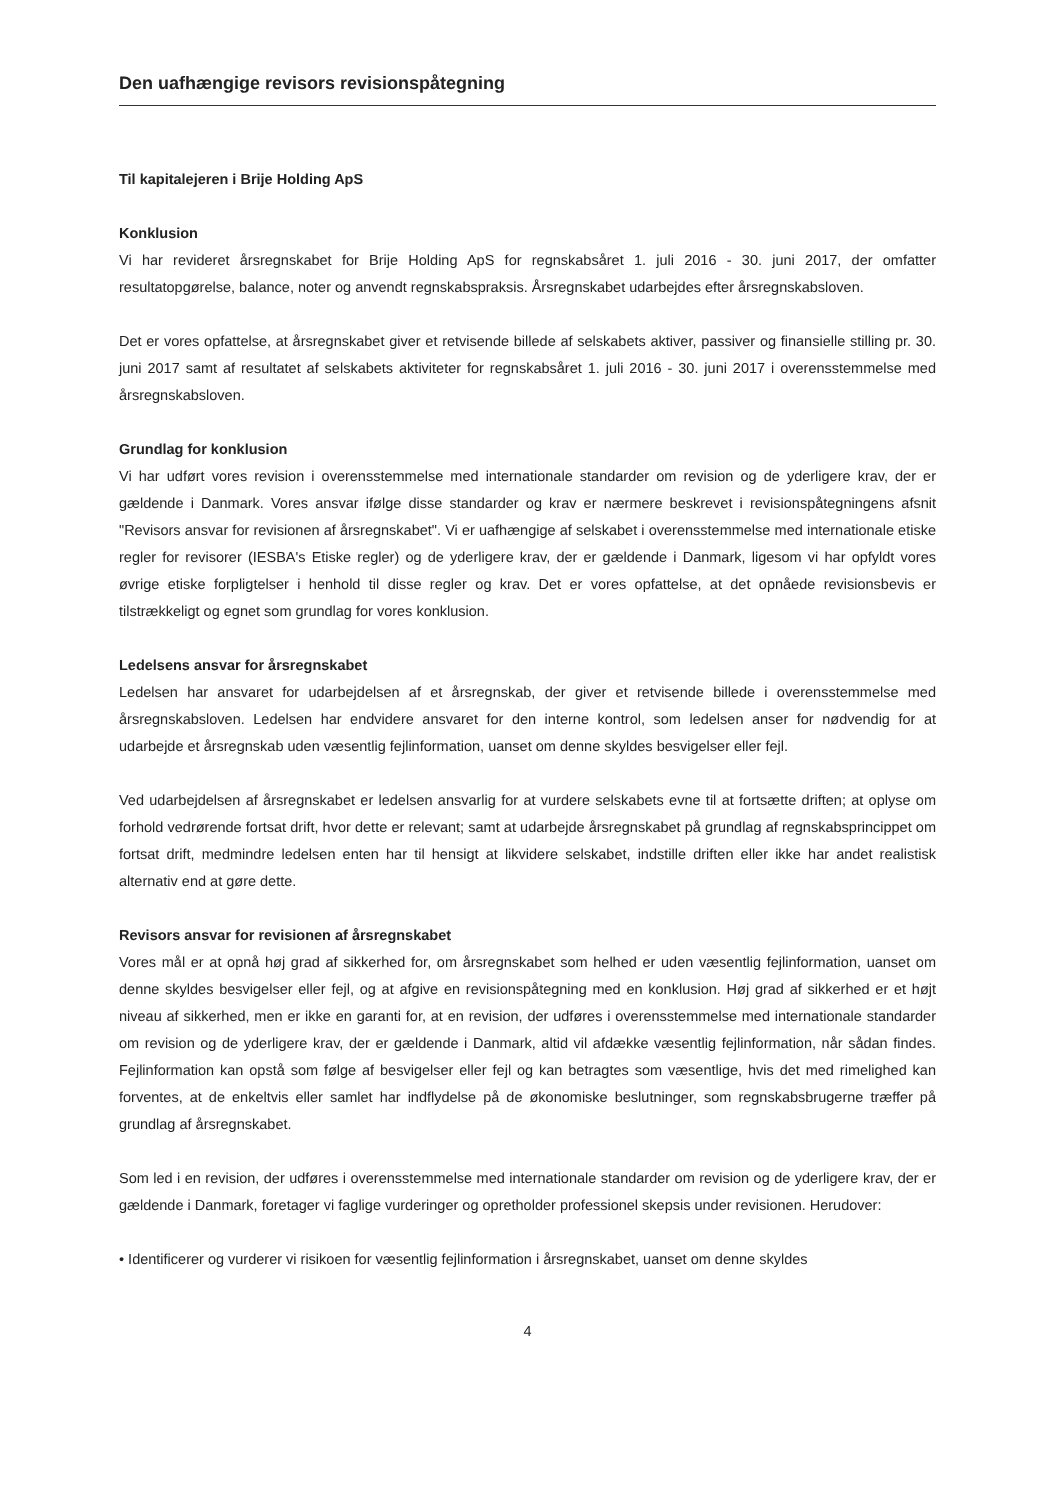Den uafhængige revisors revisionspåtegning
Til kapitalejeren i Brije Holding ApS
Konklusion
Vi har revideret årsregnskabet for Brije Holding ApS for regnskabsåret 1. juli 2016 - 30. juni 2017, der omfatter resultatopgørelse, balance, noter og anvendt regnskabspraksis. Årsregnskabet udarbejdes efter årsregnskabsloven.
Det er vores opfattelse, at årsregnskabet giver et retvisende billede af selskabets aktiver, passiver og finansielle stilling pr. 30. juni 2017 samt af resultatet af selskabets aktiviteter for regnskabsåret 1. juli 2016 - 30. juni 2017 i overensstemmelse med årsregnskabsloven.
Grundlag for konklusion
Vi har udført vores revision i overensstemmelse med internationale standarder om revision og de yderligere krav, der er gældende i Danmark. Vores ansvar ifølge disse standarder og krav er nærmere beskrevet i revisionspåtegningens afsnit "Revisors ansvar for revisionen af årsregnskabet". Vi er uafhængige af selskabet i overensstemmelse med internationale etiske regler for revisorer (IESBA's Etiske regler) og de yderligere krav, der er gældende i Danmark, ligesom vi har opfyldt vores øvrige etiske forpligtelser i henhold til disse regler og krav. Det er vores opfattelse, at det opnåede revisionsbevis er tilstrækkeligt og egnet som grundlag for vores konklusion.
Ledelsens ansvar for årsregnskabet
Ledelsen har ansvaret for udarbejdelsen af et årsregnskab, der giver et retvisende billede i overensstemmelse med årsregnskabsloven. Ledelsen har endvidere ansvaret for den interne kontrol, som ledelsen anser for nødvendig for at udarbejde et årsregnskab uden væsentlig fejlinformation, uanset om denne skyldes besvigelser eller fejl.
Ved udarbejdelsen af årsregnskabet er ledelsen ansvarlig for at vurdere selskabets evne til at fortsætte driften; at oplyse om forhold vedrørende fortsat drift, hvor dette er relevant; samt at udarbejde årsregnskabet på grundlag af regnskabsprincippet om fortsat drift, medmindre ledelsen enten har til hensigt at likvidere selskabet, indstille driften eller ikke har andet realistisk alternativ end at gøre dette.
Revisors ansvar for revisionen af årsregnskabet
Vores mål er at opnå høj grad af sikkerhed for, om årsregnskabet som helhed er uden væsentlig fejlinformation, uanset om denne skyldes besvigelser eller fejl, og at afgive en revisionspåtegning med en konklusion. Høj grad af sikkerhed er et højt niveau af sikkerhed, men er ikke en garanti for, at en revision, der udføres i overensstemmelse med internationale standarder om revision og de yderligere krav, der er gældende i Danmark, altid vil afdække væsentlig fejlinformation, når sådan findes. Fejlinformation kan opstå som følge af besvigelser eller fejl og kan betragtes som væsentlige, hvis det med rimelighed kan forventes, at de enkeltvis eller samlet har indflydelse på de økonomiske beslutninger, som regnskabsbrugerne træffer på grundlag af årsregnskabet.
Som led i en revision, der udføres i overensstemmelse med internationale standarder om revision og de yderligere krav, der er gældende i Danmark, foretager vi faglige vurderinger og opretholder professionel skepsis under revisionen. Herudover:
• Identificerer og vurderer vi risikoen for væsentlig fejlinformation i årsregnskabet, uanset om denne skyldes
4